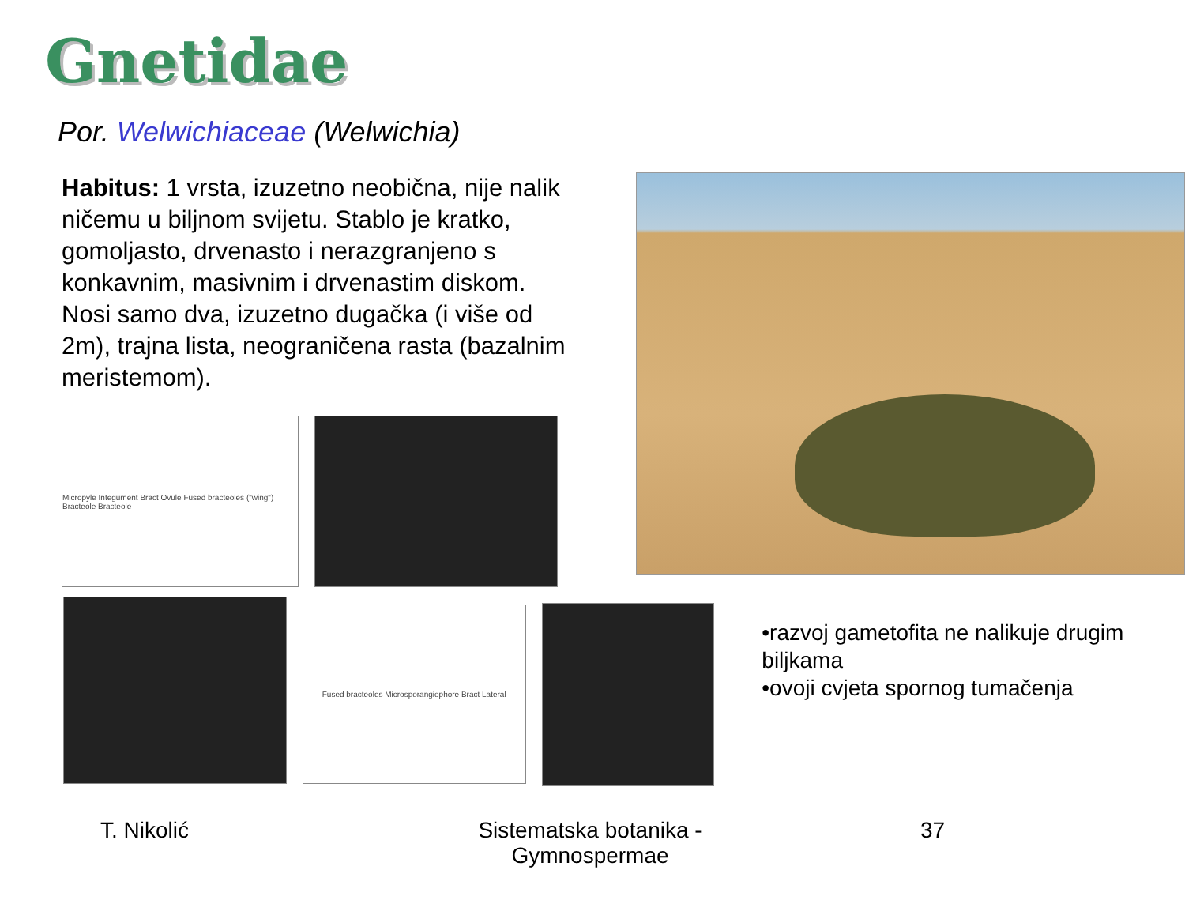Gnetidae
Por. Welwichiaceae (Welwichia)
Habitus: 1 vrsta, izuzetno neobična, nije nalik ničemu u biljnom svijetu. Stablo je kratko, gomoljasto, drvenasto i nerazgranjeno s konkavnim, masivnim i drvenastim diskom. Nosi samo dva, izuzetno dugačka (i više od 2m), trajna lista, neograničena rasta (bazalnim meristemom).
Micropyle Integument Bract Ovule Fused bracteoles ("wing") Bracteole Bracteole
Fused bracteoles Microsporangiophore Bract Lateral
•razvoj gametofita ne nalikuje drugim biljkama
•ovoji cvjeta spornog tumačenja
T. Nikolić Sistematska botanika - Gymnospermae
37